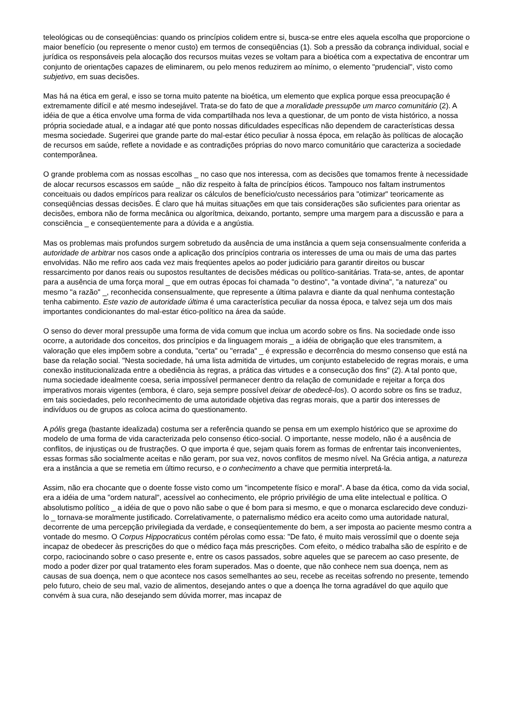teleológicas ou de conseqüências: quando os princípios colidem entre si, busca-se entre eles aquela escolha que proporcione o maior benefício (ou represente o menor custo) em termos de conseqüências (1). Sob a pressão da cobrança individual, social e jurídica os responsáveis pela alocação dos recursos muitas vezes se voltam para a bioética com a expectativa de encontrar um conjunto de orientações capazes de eliminarem, ou pelo menos reduzirem ao mínimo, o elemento "prudencial", visto como subjetivo, em suas decisões.
Mas há na ética em geral, e isso se torna muito patente na bioética, um elemento que explica porque essa preocupação é extremamente difícil e até mesmo indesejável. Trata-se do fato de que a moralidade pressupõe um marco comunitário (2). A idéia de que a ética envolve uma forma de vida compartilhada nos leva a questionar, de um ponto de vista histórico, a nossa própria sociedade atual, e a indagar até que ponto nossas dificuldades específicas não dependem de características dessa mesma sociedade. Sugerirei que grande parte do mal-estar ético peculiar à nossa época, em relação às políticas de alocação de recursos em saúde, reflete a novidade e as contradições próprias do novo marco comunitário que caracteriza a sociedade contemporânea.
O grande problema com as nossas escolhas _ no caso que nos interessa, com as decisões que tomamos frente à necessidade de alocar recursos escassos em saúde _ não diz respeito à falta de princípios éticos. Tampouco nos faltam instrumentos conceituais ou dados empíricos para realizar os cálculos de benefício/custo necessários para "otimizar" teoricamente as conseqüências dessas decisões. É claro que há muitas situações em que tais considerações são suficientes para orientar as decisões, embora não de forma mecânica ou algorítmica, deixando, portanto, sempre uma margem para a discussão e para a consciência _ e conseqüentemente para a dúvida e a angústia.
Mas os problemas mais profundos surgem sobretudo da ausência de uma instância a quem seja consensualmente conferida a autoridade de arbitrar nos casos onde a aplicação dos princípios contraria os interesses de uma ou mais de uma das partes envolvidas. Não me refiro aos cada vez mais freqüentes apelos ao poder judiciário para garantir direitos ou buscar ressarcimento por danos reais ou supostos resultantes de decisões médicas ou político-sanitárias. Trata-se, antes, de apontar para a ausência de uma força moral _ que em outras épocas foi chamada "o destino", "a vontade divina", "a natureza" ou mesmo "a razão" _, reconhecida consensualmente, que represente a última palavra e diante da qual nenhuma contestação tenha cabimento. Este vazio de autoridade última é uma característica peculiar da nossa época, e talvez seja um dos mais importantes condicionantes do mal-estar ético-político na área da saúde.
O senso do dever moral pressupõe uma forma de vida comum que inclua um acordo sobre os fins. Na sociedade onde isso ocorre, a autoridade dos conceitos, dos princípios e da linguagem morais _ a idéia de obrigação que eles transmitem, a valoração que eles impõem sobre a conduta, "certa" ou "errada" _ é expressão e decorrência do mesmo consenso que está na base da relação social. "Nesta sociedade, há uma lista admitida de virtudes, um conjunto estabelecido de regras morais, e uma conexão institucionalizada entre a obediência às regras, a prática das virtudes e a consecução dos fins" (2). A tal ponto que, numa sociedade idealmente coesa, seria impossível permanecer dentro da relação de comunidade e rejeitar a força dos imperativos morais vigentes (embora, é claro, seja sempre possível deixar de obedecê-los). O acordo sobre os fins se traduz, em tais sociedades, pelo reconhecimento de uma autoridade objetiva das regras morais, que a partir dos interesses de indivíduos ou de grupos as coloca acima do questionamento.
A pólis grega (bastante idealizada) costuma ser a referência quando se pensa em um exemplo histórico que se aproxime do modelo de uma forma de vida caracterizada pelo consenso ético-social. O importante, nesse modelo, não é a ausência de conflitos, de injustiças ou de frustrações. O que importa é que, sejam quais forem as formas de enfrentar tais inconvenientes, essas formas são socialmente aceitas e não geram, por sua vez, novos conflitos de mesmo nível. Na Grécia antiga, a natureza era a instância a que se remetia em último recurso, e o conhecimento a chave que permitia interpretá-la.
Assim, não era chocante que o doente fosse visto como um "incompetente físico e moral". A base da ética, como da vida social, era a idéia de uma "ordem natural", acessível ao conhecimento, ele próprio privilégio de uma elite intelectual e política. O absolutismo político _ a idéia de que o povo não sabe o que é bom para si mesmo, e que o monarca esclarecido deve conduzi-lo _ tornava-se moralmente justificado. Correlativamente, o paternalismo médico era aceito como uma autoridade natural, decorrente de uma percepção privilegiada da verdade, e conseqüentemente do bem, a ser imposta ao paciente mesmo contra a vontade do mesmo. O Corpus Hippocraticus contém pérolas como essa: "De fato, é muito mais verossímil que o doente seja incapaz de obedecer às prescrições do que o médico faça más prescrições. Com efeito, o médico trabalha são de espírito e de corpo, raciocinando sobre o caso presente e, entre os casos passados, sobre aqueles que se parecem ao caso presente, de modo a poder dizer por qual tratamento eles foram superados. Mas o doente, que não conhece nem sua doença, nem as causas de sua doença, nem o que acontece nos casos semelhantes ao seu, recebe as receitas sofrendo no presente, temendo pelo futuro, cheio de seu mal, vazio de alimentos, desejando antes o que a doença lhe torna agradável do que aquilo que convém à sua cura, não desejando sem dúvida morrer, mas incapaz de